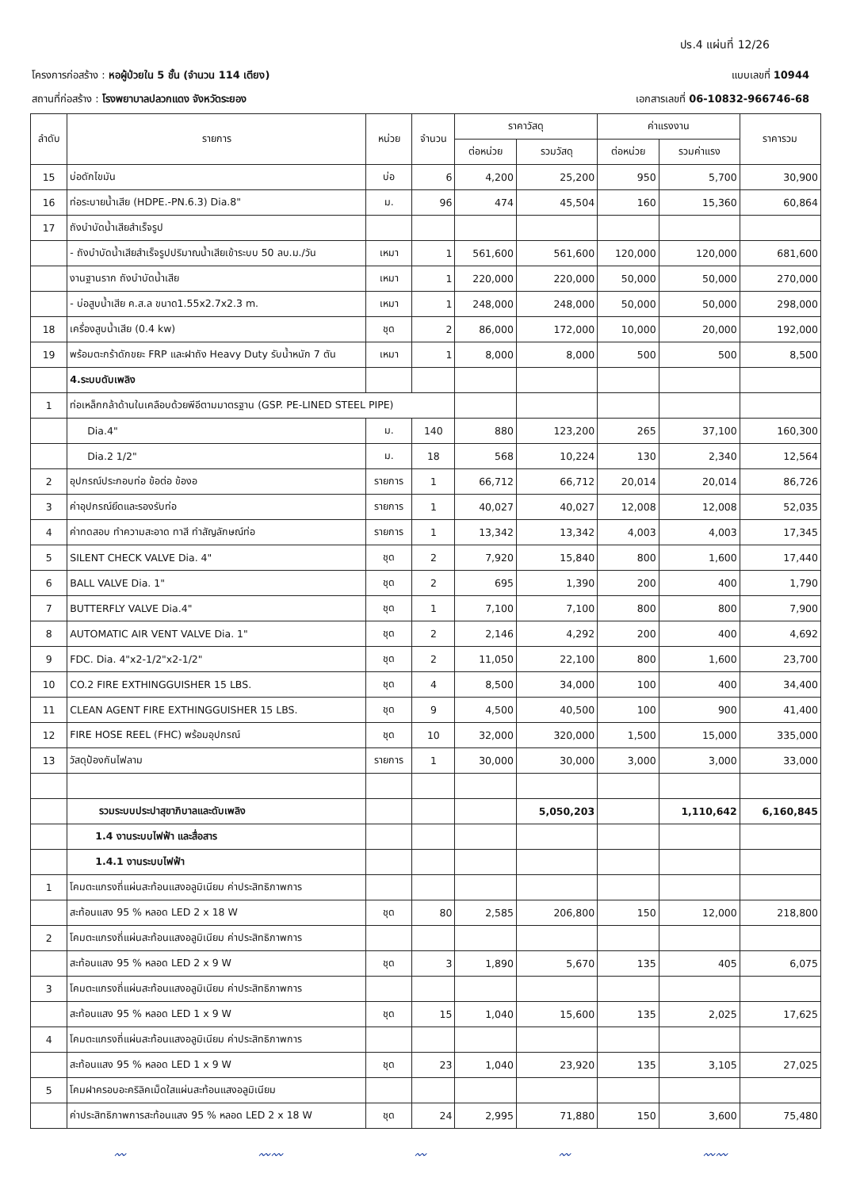ปร.4 แผ่นที่ 12/26
โครงการก่อสร้าง : หอผู้ป่วยใน 5 ชั้น (จำนวน 114 เตียง)
แบบเลขที่ 10944
สถานที่ก่อสร้าง : โรงพยาบาลปลวกแดง จังหวัดระยอง
เอกสารเลขที่ 06-10832-966746-68
| ลำดับ | รายการ | หน่วย | จำนวน | ราคาวัสดุ | | ค่าแรงงาน | | ราคารวม |
| --- | --- | --- | --- | --- | --- | --- | --- | --- |
| | | | | ต่อหน่วย | รวมวัสดุ | ต่อหน่วย | รวมค่าแรง | |
| 15 | บ่อดักไขมัน | บ่อ | 6 | 4,200 | 25,200 | 950 | 5,700 | 30,900 |
| 16 | ท่อระบายน้ำเสีย (HDPE.-PN.6.3) Dia.8" | ม. | 96 | 474 | 45,504 | 160 | 15,360 | 60,864 |
| 17 | ถังบำบัดน้ำเสียสำเร็จรูป | | | | | | | |
| | - ถังบำบัดน้ำเสียสำเร็จรูปปริมาณน้ำเสียเข้าระบบ 50 ลบ.ม./วัน | เหมา | 1 | 561,600 | 561,600 | 120,000 | 120,000 | 681,600 |
| | งานฐานราก ถังบำบัดน้ำเสีย | เหมา | 1 | 220,000 | 220,000 | 50,000 | 50,000 | 270,000 |
| | - บ่อสูบน้ำเสีย ค.ส.ล ขนาด1.55x2.7x2.3 m. | เหมา | 1 | 248,000 | 248,000 | 50,000 | 50,000 | 298,000 |
| 18 | เครื่องสูบน้ำเสีย (0.4 kw) | ชุด | 2 | 86,000 | 172,000 | 10,000 | 20,000 | 192,000 |
| 19 | พร้อมตะกร้าดักขยะ FRP และฝาถัง Heavy Duty รับน้ำหนัก 7 ตัน | เหมา | 1 | 8,000 | 8,000 | 500 | 500 | 8,500 |
| | 4.ระบบดับเพลิง | | | | | | | |
| 1 | ท่อเหล็กกล้าด้านในเคลือบด้วยพีอีตามมาตรฐาน (GSP. PE-LINED STEEL PIPE) | | | | | | | |
| | Dia.4" | ม. | 140 | 880 | 123,200 | 265 | 37,100 | 160,300 |
| | Dia.2 1/2" | ม. | 18 | 568 | 10,224 | 130 | 2,340 | 12,564 |
| 2 | อุปกรณ์ประกอบท่อ ข้อต่อ ข้องอ | รายการ | 1 | 66,712 | 66,712 | 20,014 | 20,014 | 86,726 |
| 3 | ค่าอุปกรณ์ยึดและรองรับท่อ | รายการ | 1 | 40,027 | 40,027 | 12,008 | 12,008 | 52,035 |
| 4 | ค่าทดสอบ ทำความสะอาด ทาสี ทำสัญลักษณ์ท่อ | รายการ | 1 | 13,342 | 13,342 | 4,003 | 4,003 | 17,345 |
| 5 | SILENT CHECK VALVE Dia. 4" | ชุด | 2 | 7,920 | 15,840 | 800 | 1,600 | 17,440 |
| 6 | BALL VALVE Dia. 1" | ชุด | 2 | 695 | 1,390 | 200 | 400 | 1,790 |
| 7 | BUTTERFLY VALVE Dia.4" | ชุด | 1 | 7,100 | 7,100 | 800 | 800 | 7,900 |
| 8 | AUTOMATIC AIR VENT VALVE Dia. 1" | ชุด | 2 | 2,146 | 4,292 | 200 | 400 | 4,692 |
| 9 | FDC. Dia. 4"x2-1/2"x2-1/2" | ชุด | 2 | 11,050 | 22,100 | 800 | 1,600 | 23,700 |
| 10 | CO.2 FIRE EXTHINGGUISHER 15 LBS. | ชุด | 4 | 8,500 | 34,000 | 100 | 400 | 34,400 |
| 11 | CLEAN AGENT FIRE EXTHINGGUISHER 15 LBS. | ชุด | 9 | 4,500 | 40,500 | 100 | 900 | 41,400 |
| 12 | FIRE HOSE REEL (FHC) พร้อมอุปกรณ์ | ชุด | 10 | 32,000 | 320,000 | 1,500 | 15,000 | 335,000 |
| 13 | วัสดุป้องกันไฟลาม | รายการ | 1 | 30,000 | 30,000 | 3,000 | 3,000 | 33,000 |
| | รวมระบบประปาสุขาภิบาลและดับเพลิง | | | | 5,050,203 | | 1,110,642 | 6,160,845 |
| | 1.4 งานระบบไฟฟ้า และสื่อสาร | | | | | | | |
| | 1.4.1 งานระบบไฟฟ้า | | | | | | | |
| 1 | โคมตะแกรงถี่แผ่นสะท้อนแสงอลูมิเนียม ค่าประสิทธิภาพการ | | | | | | | |
| | สะท้อนแสง 95 % หลอด LED 2 x 18 W | ชุด | 80 | 2,585 | 206,800 | 150 | 12,000 | 218,800 |
| 2 | โคมตะแกรงถี่แผ่นสะท้อนแสงอลูมิเนียม ค่าประสิทธิภาพการ | | | | | | | |
| | สะท้อนแสง 95 % หลอด LED 2 x 9 W | ชุด | 3 | 1,890 | 5,670 | 135 | 405 | 6,075 |
| 3 | โคมตะแกรงถี่แผ่นสะท้อนแสงอลูมิเนียม ค่าประสิทธิภาพการ | | | | | | | |
| | สะท้อนแสง 95 % หลอด LED 1 x 9 W | ชุด | 15 | 1,040 | 15,600 | 135 | 2,025 | 17,625 |
| 4 | โคมตะแกรงถี่แผ่นสะท้อนแสงอลูมิเนียม ค่าประสิทธิภาพการ | | | | | | | |
| | สะท้อนแสง 95 % หลอด LED 1 x 9 W | ชุด | 23 | 1,040 | 23,920 | 135 | 3,105 | 27,025 |
| 5 | โคมฝาครอบอะคริลิคเม็ดใสแผ่นสะท้อนแสงอลูมิเนียม | | | | | | | |
| | ค่าประสิทธิภาพการสะท้อนแสง 95 % หลอด LED 2 x 18 W | ชุด | 24 | 2,995 | 71,880 | 150 | 3,600 | 75,480 |
〰 〰〰 〰 〰 〰〰